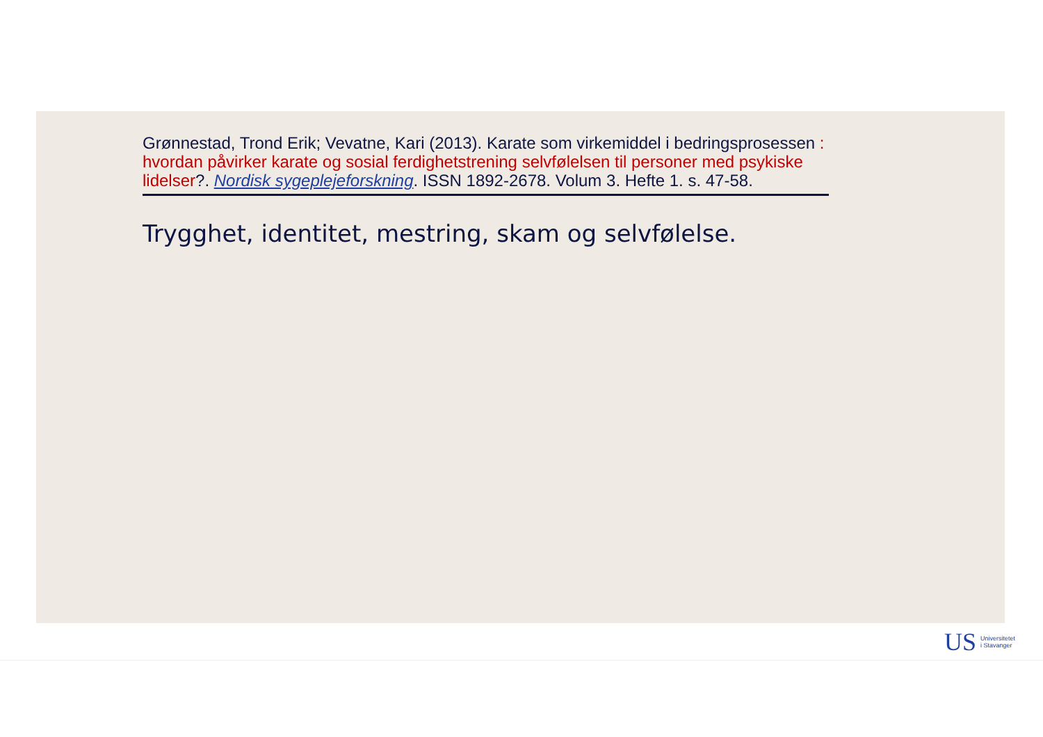Grønnestad, Trond Erik; Vevatne, Kari (2013). Karate som virkemiddel i bedringsprosessen : hvordan påvirker karate og sosial ferdighetstrening selvfølelsen til personer med psykiske lidelser?. Nordisk sygeplejeforskning. ISSN 1892-2678. Volum 3. Hefte 1. s. 47-58.
Trygghet, identitet, mestring, skam og selvfølelse.
US Universitetet
i Stavanger